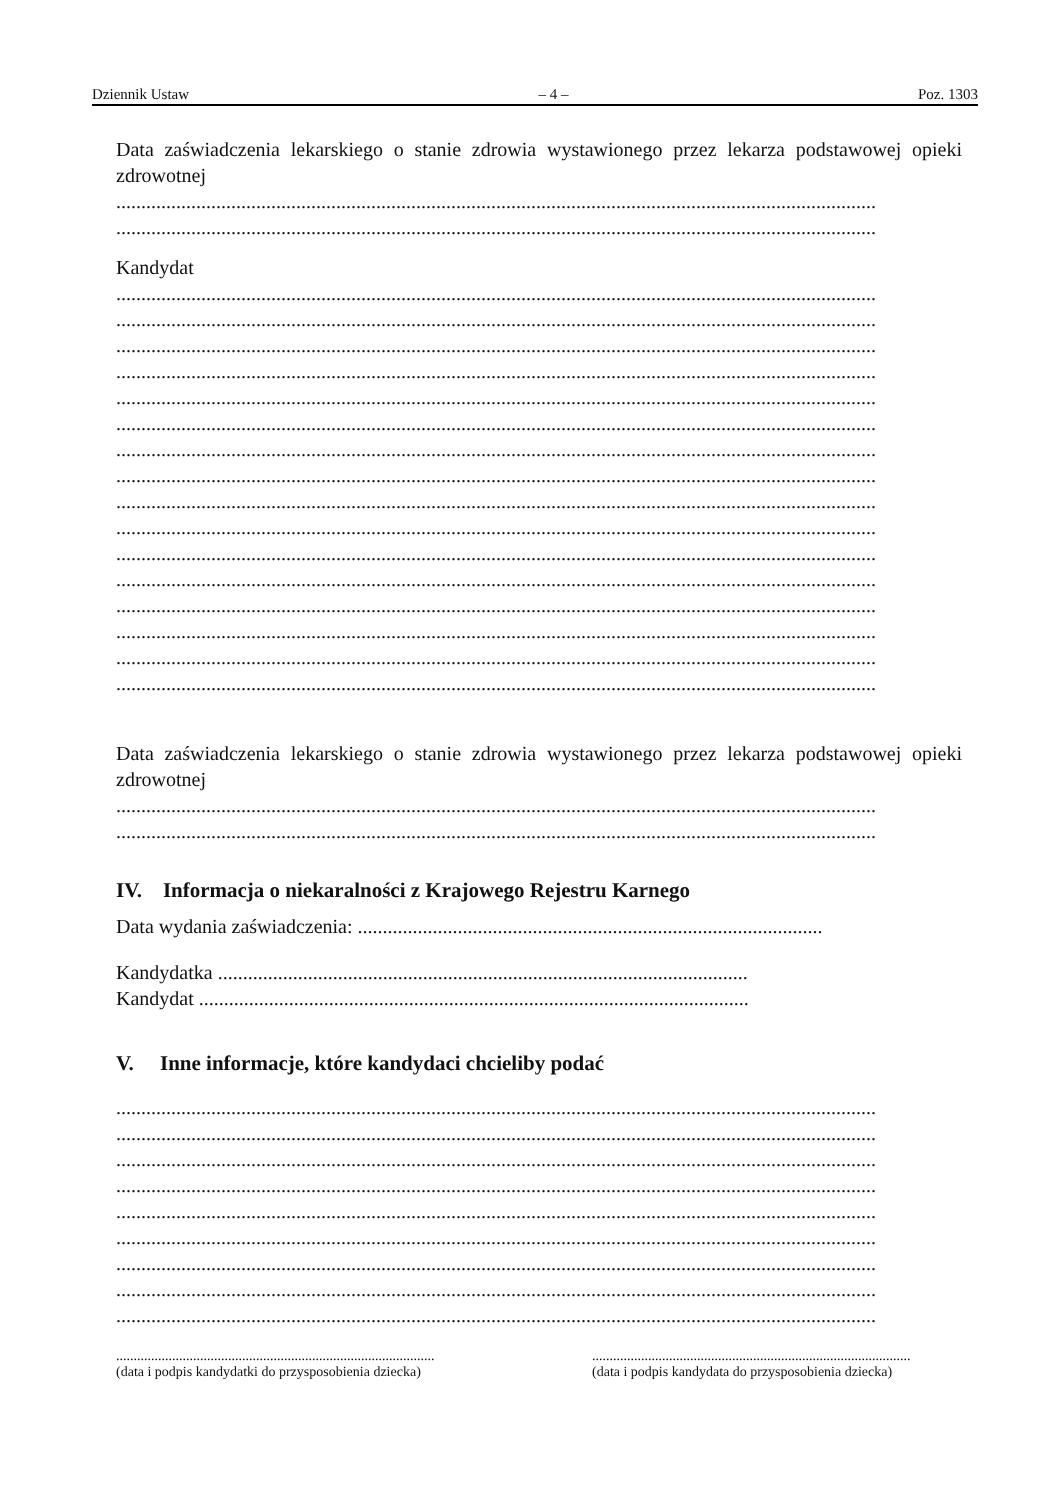Dziennik Ustaw – 4 – Poz. 1303
Data zaświadczenia lekarskiego o stanie zdrowia wystawionego przez lekarza podstawowej opieki zdrowotnej
........................................................................................................................................................
........................................................................................................................................................
Kandydat
........................................................................................................................................................
........................................................................................................................................................
........................................................................................................................................................
........................................................................................................................................................
........................................................................................................................................................
........................................................................................................................................................
........................................................................................................................................................
........................................................................................................................................................
........................................................................................................................................................
........................................................................................................................................................
........................................................................................................................................................
........................................................................................................................................................
........................................................................................................................................................
........................................................................................................................................................
........................................................................................................................................................
........................................................................................................................................................
Data zaświadczenia lekarskiego o stanie zdrowia wystawionego przez lekarza podstawowej opieki zdrowotnej
........................................................................................................................................................
........................................................................................................................................................
IV. Informacja o niekaralności z Krajowego Rejestru Karnego
Data wydania zaświadczenia: .............................................................................................
Kandydatka ..........................................................................................................
Kandydat ..............................................................................................................
V. Inne informacje, które kandydaci chcieliby podać
........................................................................................................................................................
........................................................................................................................................................
........................................................................................................................................................
........................................................................................................................................................
........................................................................................................................................................
........................................................................................................................................................
........................................................................................................................................................
........................................................................................................................................................
........................................................................................................................................................
...........................................................................................
(data i podpis kandydatki do przysposobienia dziecka)
...........................................................................................
(data i podpis kandydata do przysposobienia dziecka)